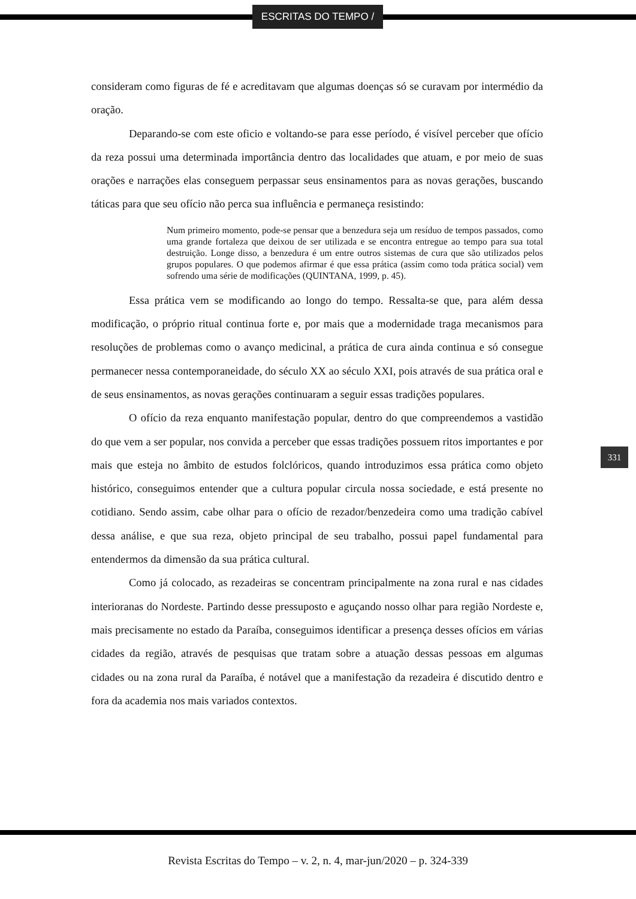ESCRITAS DO TEMPO /
consideram como figuras de fé e acreditavam que algumas doenças só se curavam por intermédio da oração.
Deparando-se com este oficio e voltando-se para esse período, é visível perceber que ofício da reza possui uma determinada importância dentro das localidades que atuam, e por meio de suas orações e narrações elas conseguem perpassar seus ensinamentos para as novas gerações, buscando táticas para que seu ofício não perca sua influência e permaneça resistindo:
Num primeiro momento, pode-se pensar que a benzedura seja um resíduo de tempos passados, como uma grande fortaleza que deixou de ser utilizada e se encontra entregue ao tempo para sua total destruição. Longe disso, a benzedura é um entre outros sistemas de cura que são utilizados pelos grupos populares. O que podemos afirmar é que essa prática (assim como toda prática social) vem sofrendo uma série de modificações (QUINTANA, 1999, p. 45).
Essa prática vem se modificando ao longo do tempo. Ressalta-se que, para além dessa modificação, o próprio ritual continua forte e, por mais que a modernidade traga mecanismos para resoluções de problemas como o avanço medicinal, a prática de cura ainda continua e só consegue permanecer nessa contemporaneidade, do século XX ao século XXI, pois através de sua prática oral e de seus ensinamentos, as novas gerações continuaram a seguir essas tradições populares.
O ofício da reza enquanto manifestação popular, dentro do que compreendemos a vastidão do que vem a ser popular, nos convida a perceber que essas tradições possuem ritos importantes e por mais que esteja no âmbito de estudos folclóricos, quando introduzimos essa prática como objeto histórico, conseguimos entender que a cultura popular circula nossa sociedade, e está presente no cotidiano. Sendo assim, cabe olhar para o ofício de rezador/benzedeira como uma tradição cabível dessa análise, e que sua reza, objeto principal de seu trabalho, possui papel fundamental para entendermos da dimensão da sua prática cultural.
Como já colocado, as rezadeiras se concentram principalmente na zona rural e nas cidades interioranas do Nordeste. Partindo desse pressuposto e aguçando nosso olhar para região Nordeste e, mais precisamente no estado da Paraíba, conseguimos identificar a presença desses ofícios em várias cidades da região, através de pesquisas que tratam sobre a atuação dessas pessoas em algumas cidades ou na zona rural da Paraíba, é notável que a manifestação da rezadeira é discutido dentro e fora da academia nos mais variados contextos.
331
Revista Escritas do Tempo – v. 2, n. 4, mar-jun/2020 – p. 324-339